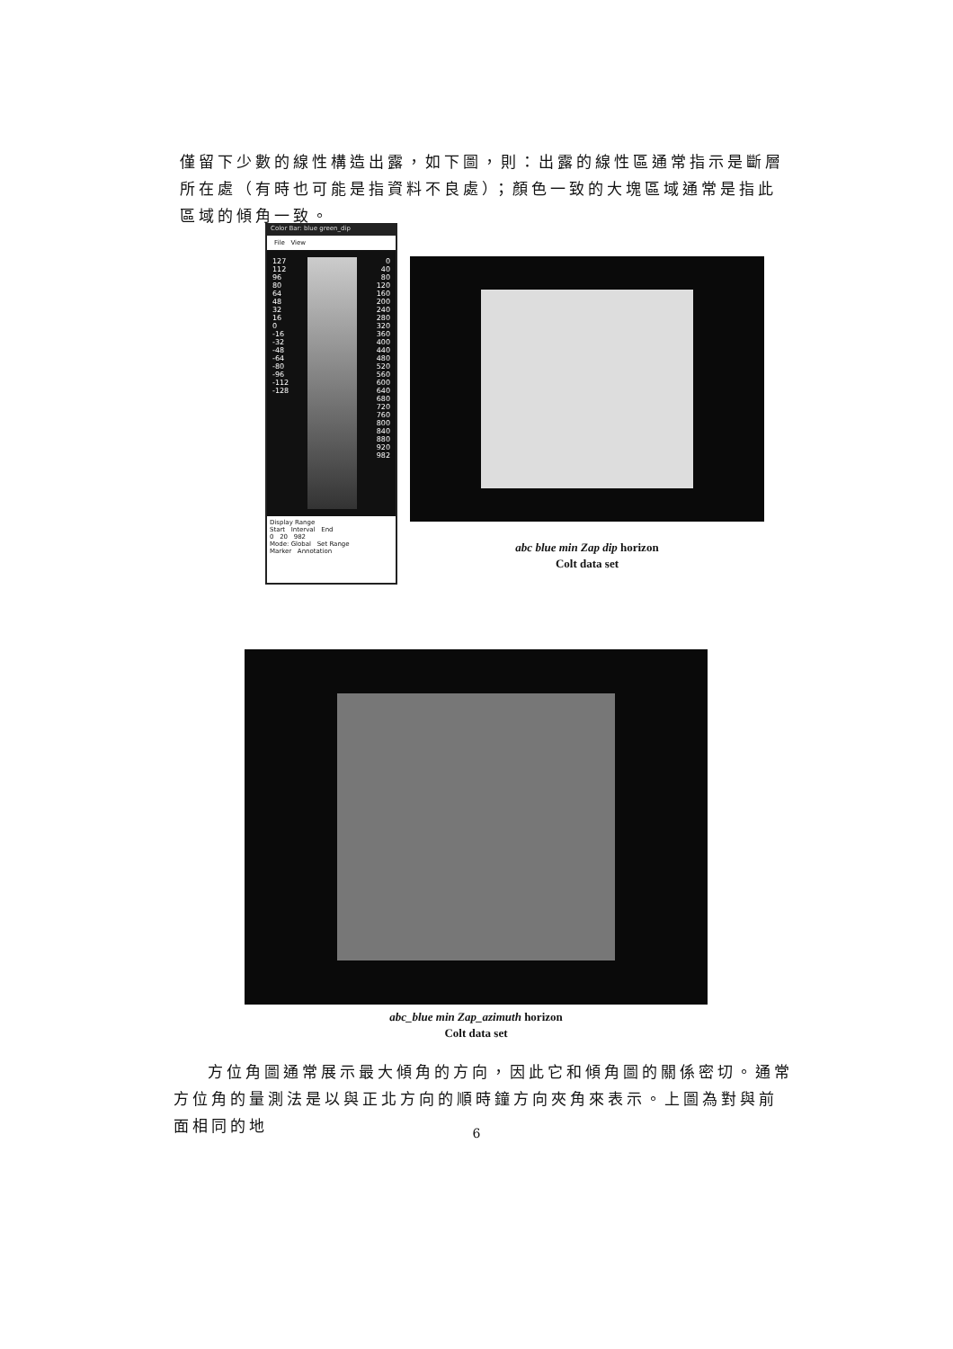僅留下少數的線性構造出露，如下圖，則：出露的線性區通常指示是斷層所在處（有時也可能是指資料不良處）；顏色一致的大塊區域通常是指此區域的傾角一致。
Color Bar: blue green_dip
File View
127
112
96
80
64
48
32
16
0
-16
-32
-48
-64
-80
-96
-112
-128
0
40
80
120
160
200
240
280
320
360
400
440
480
520
560
600
640
680
720
760
800
840
880
920
982
Display Range
Start Interval End
0 20 982
Mode: Global Set Range
Marker Annotation
abc blue min Zap dip horizon
Colt data set
abc_blue min Zap_azimuth horizon
Colt data set
方位角圖通常展示最大傾角的方向，因此它和傾角圖的關係密切。通常方位角的量測法是以與正北方向的順時鐘方向夾角來表示。上圖為對與前面相同的地
6